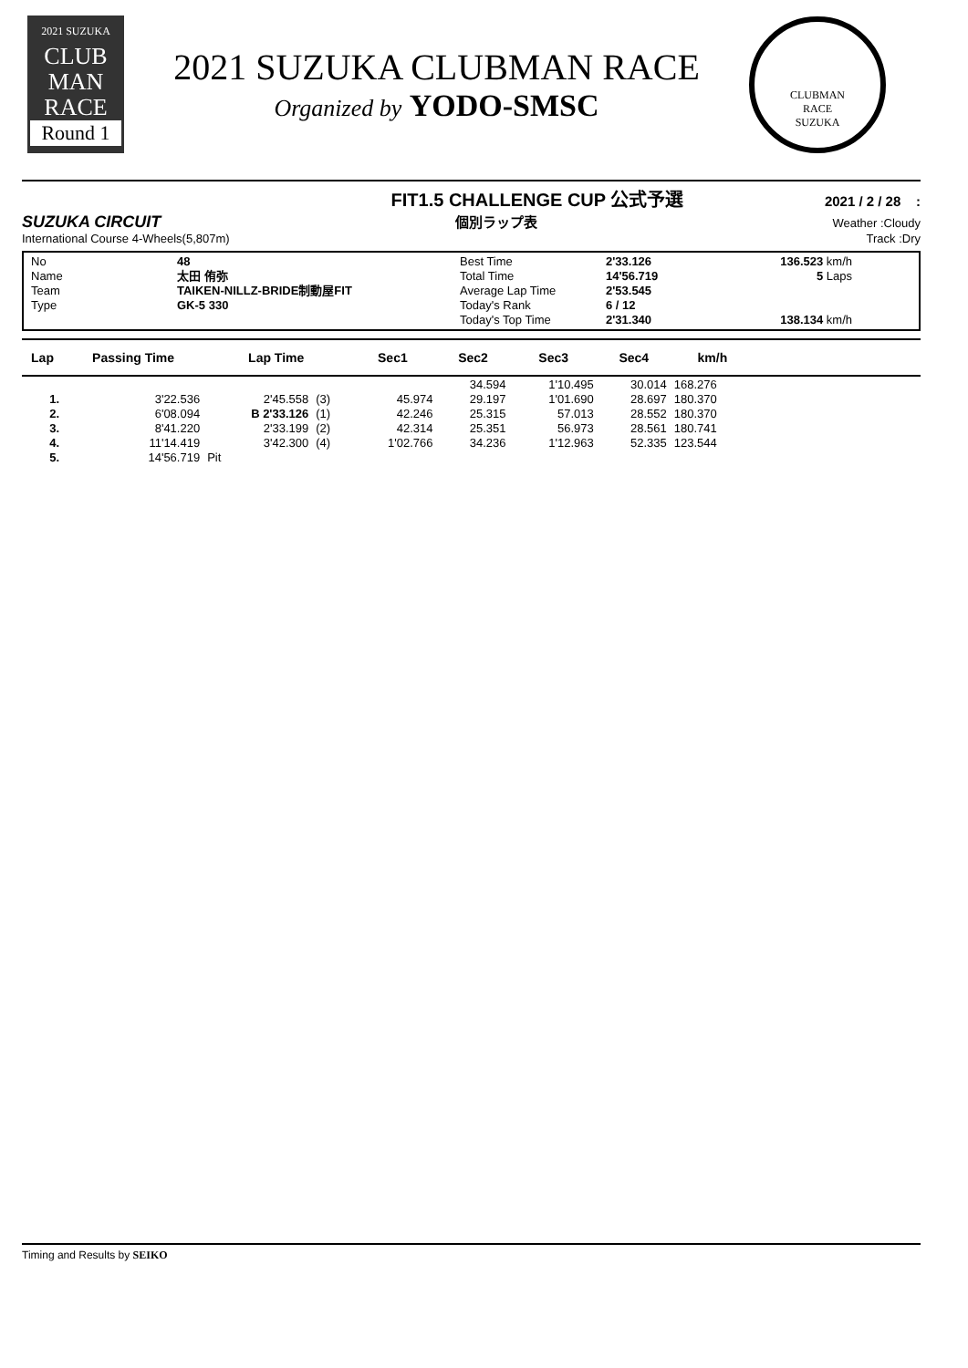2021 SUZUKA
CLUB
MAN
RACE
Round 1
2021 SUZUKA CLUBMAN RACE
Organized by YODO-SMSC
CLUBMAN
RACE
SUZUKA
FIT1.5 CHALLENGE CUP 公式予選 2021 / 2 / 28 :
SUZUKA CIRCUIT 個別ラップ表 Weather :Cloudy
International Course 4-Wheels(5,807m) Track :Dry
No 48 Best Time 2'33.126 136.523 km/h Name 太田 侑弥 Total Time 14'56.719 5 Laps Team TAIKEN-NILLZ-BRIDE制動屋FIT Average Lap Time 2'53.545 Type GK-5 330 Today's Rank 6 / 12 Today's Top Time 2'31.340 138.134 km/h
| Lap | Passing Time | Lap Time | | Sec1 | Sec2 | Sec3 | Sec4 | km/h | |
| --- | --- | --- | --- | --- | --- | --- | --- | --- | --- |
| | | | | | 34.594 | 1'10.495 | 30.014 | 168.276 | |
| 1. | 3'22.536 | 2'45.558 | (3) | 45.974 | 29.197 | 1'01.690 | 28.697 | 180.370 | |
| 2. | 6'08.094 | B 2'33.126 | (1) | 42.246 | 25.315 | 57.013 | 28.552 | 180.370 | |
| 3. | 8'41.220 | 2'33.199 | (2) | 42.314 | 25.351 | 56.973 | 28.561 | 180.741 | |
| 4. | 11'14.419 | 3'42.300 | (4) | 1'02.766 | 34.236 | 1'12.963 | 52.335 | 123.544 | |
| 5. | 14'56.719 | Pit | | | | | | | |
Timing and Results by SEIKO